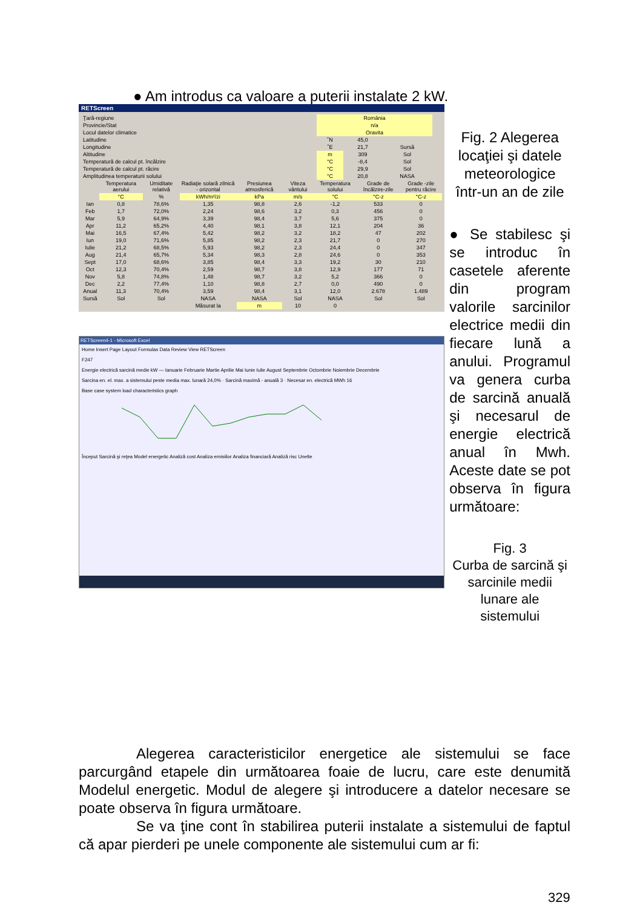● Am introdus ca valoare a puterii instalate 2 kW.
RETScreen
| Ţară-regiune | România | | | |
| Provincie/Stat | n/a | | | |
| Locul datelor climatice | Oravita | | | |
| Latitudine | ˚N | 45,0 | | |
| Longitudine | ˚E | 21,7 | Sursă | |
| Altitudine | m | 309 | Sol | |
| Temperatură de calcul pt. încălzire | °C | -8,4 | Sol | |
| Temperatură de calcul pt. răcire | °C | 29,9 | Sol | |
| Amplitudinea temperaturii solului | °C | 20,8 | NASA | |
| | Temperatura aerului | Umiditate relativă | Radiaţie solară zilnică - orizontal | Presiunea atmosferică | Viteza vântului | Temperatura solului | Grade de încălzire-zile | Grade -zile pentru răcire |
| --- | --- | --- | --- | --- | --- | --- | --- | --- |
| | °C | % | kWh/m²/zi | kPa | m/s | °C | °C-z | °C-z |
| Ian | 0,8 | 78,6% | 1,35 | 98,8 | 2,6 | -1,2 | 533 | 0 |
| Feb | 1,7 | 72,0% | 2,24 | 98,6 | 3,2 | 0,3 | 456 | 0 |
| Mar | 5,9 | 64,9% | 3,39 | 98,4 | 3,7 | 5,6 | 375 | 0 |
| Apr | 11,2 | 65,2% | 4,40 | 98,1 | 3,8 | 12,1 | 204 | 36 |
| Mai | 16,5 | 67,4% | 5,42 | 98,2 | 3,2 | 18,2 | 47 | 202 |
| Iun | 19,0 | 71,6% | 5,85 | 98,2 | 2,3 | 21,7 | 0 | 270 |
| Iulie | 21,2 | 68,5% | 5,93 | 98,2 | 2,3 | 24,4 | 0 | 347 |
| Aug | 21,4 | 65,7% | 5,34 | 98,3 | 2,8 | 24,6 | 0 | 353 |
| Sept | 17,0 | 68,6% | 3,85 | 98,4 | 3,3 | 19,2 | 30 | 210 |
| Oct | 12,3 | 70,4% | 2,59 | 98,7 | 3,8 | 12,9 | 177 | 71 |
| Nov | 5,8 | 74,8% | 1,48 | 98,7 | 3,2 | 5,2 | 366 | 0 |
| Dec | 2,2 | 77,4% | 1,10 | 98,8 | 2,7 | 0,0 | 490 | 0 |
| Anual | 11,3 | 70,4% | 3,59 | 98,4 | 3,1 | 12,0 | 2.678 | 1.489 |
| Sursă | Sol | Sol | NASA | NASA | Sol | NASA | Sol | Sol |
| | | | Măsurat la | m | 10 | 0 | | |
RETScreen4-1 - Microsoft Excel
Home Insert Page Layout Formulas Data Review View RETScreen
F247
Energie electrică sarcină medie kW — Ianuarie Februarie Martie Aprilie Mai Iunie Iulie August Septembrie Octombrie Noiembrie Decembrie
Sarcina en. el. max. a sistemului peste media max. lunară 24,0% · Sarcină maximă - anuală 3 · Necesar en. electrică MWh 16
Base case system load characteristics graph
Început Sarcină şi reţea Model energetic Analiză cost Analiza emisiilor Analiza financiară Analiză risc Unelte
Fig. 2 Alegerea locaţiei şi datele meteorologice într-un an de zile
● Se stabilesc şi se introduc în casetele aferente din program valorile sarcinilor electrice medii din fiecare lună a anului. Programul va genera curba de sarcină anuală şi necesarul de energie electrică anual în Mwh. Aceste date se pot observa în figura următoare:
Fig. 3
Curba de sarcină şi sarcinile medii lunare ale sistemului
Alegerea caracteristicilor energetice ale sistemului se face parcurgând etapele din următoarea foaie de lucru, care este denumită Modelul energetic. Modul de alegere şi introducere a datelor necesare se poate observa în figura următoare.
Se va ţine cont în stabilirea puterii instalate a sistemului de faptul că apar pierderi pe unele componente ale sistemului cum ar fi:
329